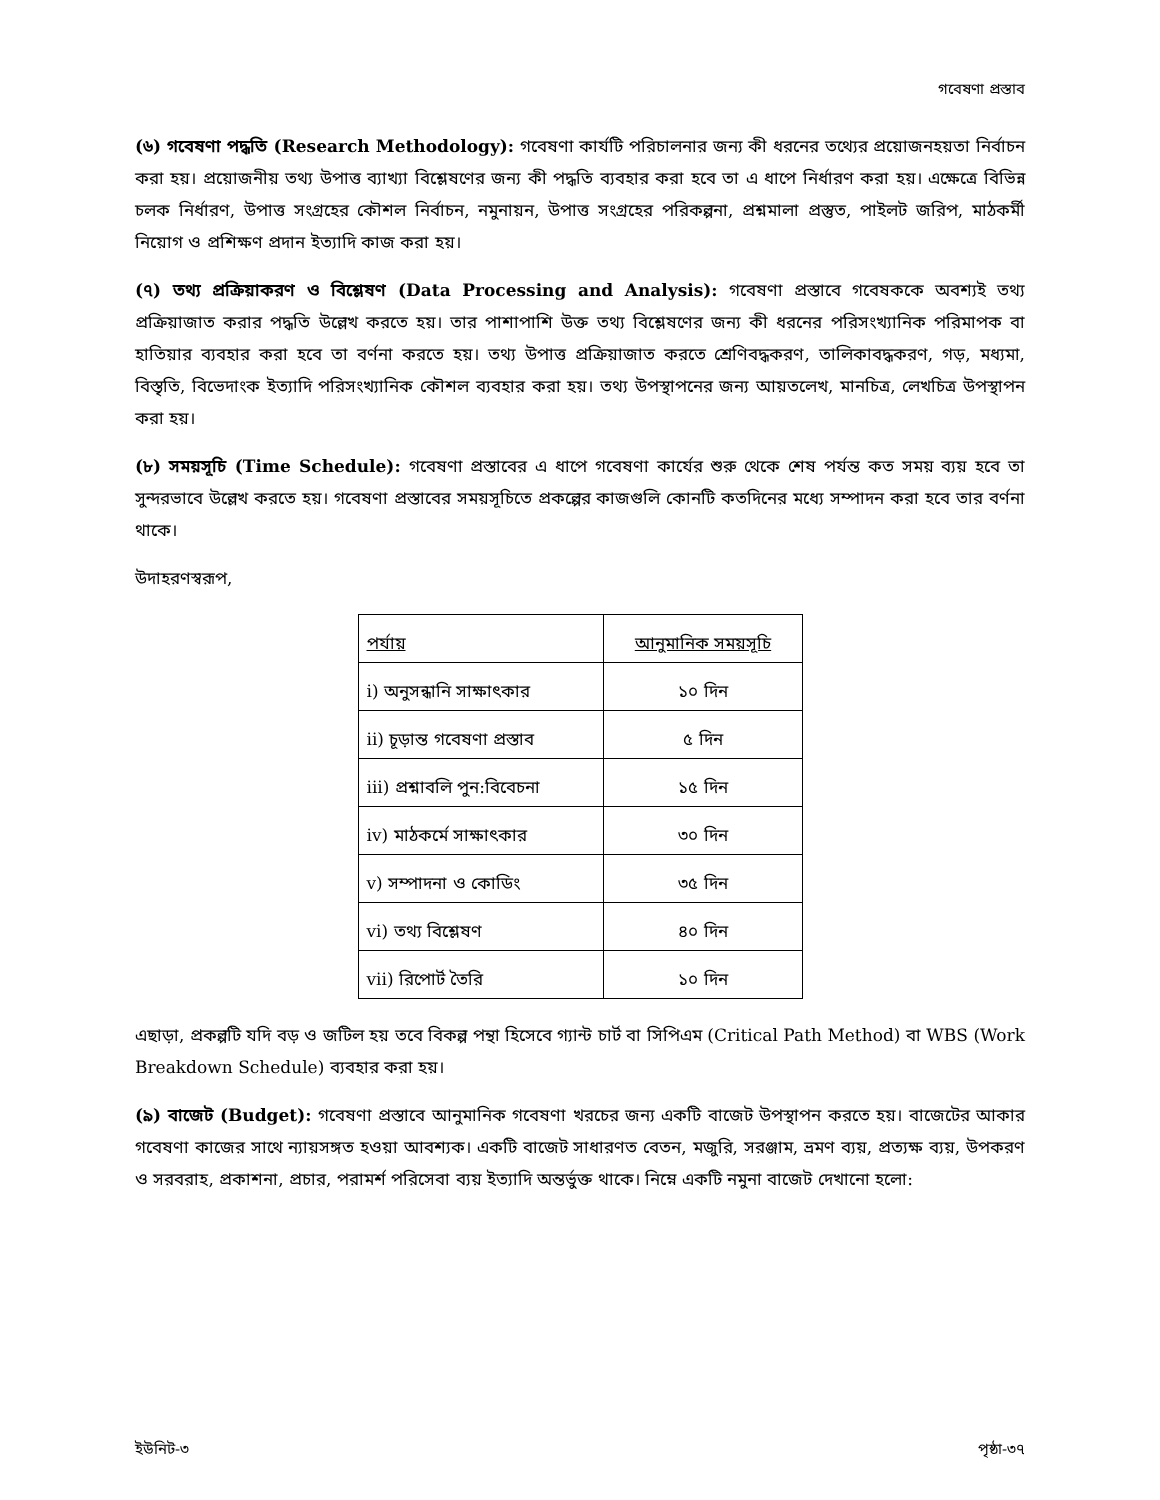গবেষণা প্রস্তাব
(৬) গবেষণা পদ্ধতি (Research Methodology): গবেষণা কার্যটি পরিচালনার জন্য কী ধরনের তথ্যের প্রয়োজনহয়তা নির্বাচন করা হয়। প্রয়োজনীয় তথ্য উপাত্ত ব্যাখ্যা বিশ্লেষণের জন্য কী পদ্ধতি ব্যবহার করা হবে তা এ ধাপে নির্ধারণ করা হয়। এক্ষেত্রে বিভিন্ন চলক নির্ধারণ, উপাত্ত সংগ্রহের কৌশল নির্বাচন, নমুনায়ন, উপাত্ত সংগ্রহের পরিকল্পনা, প্রশ্নমালা প্রস্তুত, পাইলট জরিপ, মাঠকর্মী নিয়োগ ও প্রশিক্ষণ প্রদান ইত্যাদি কাজ করা হয়।
(৭) তথ্য প্রক্রিয়াকরণ ও বিশ্লেষণ (Data Processing and Analysis): গবেষণা প্রস্তাবে গবেষককে অবশ্যই তথ্য প্রক্রিয়াজাত করার পদ্ধতি উল্লেখ করতে হয়। তার পাশাপাশি উক্ত তথ্য বিশ্লেষণের জন্য কী ধরনের পরিসংখ্যানিক পরিমাপক বা হাতিয়ার ব্যবহার করা হবে তা বর্ণনা করতে হয়। তথ্য উপাত্ত প্রক্রিয়াজাত করতে শ্রেণিবদ্ধকরণ, তালিকাবদ্ধকরণ, গড়, মধ্যমা, বিস্তৃতি, বিভেদাংক ইত্যাদি পরিসংখ্যানিক কৌশল ব্যবহার করা হয়। তথ্য উপস্থাপনের জন্য আয়তলেখ, মানচিত্র, লেখচিত্র উপস্থাপন করা হয়।
(৮) সময়সূচি (Time Schedule): গবেষণা প্রস্তাবের এ ধাপে গবেষণা কার্যের শুরু থেকে শেষ পর্যন্ত কত সময় ব্যয় হবে তা সুন্দরভাবে উল্লেখ করতে হয়। গবেষণা প্রস্তাবের সময়সূচিতে প্রকল্পের কাজগুলি কোনটি কতদিনের মধ্যে সম্পাদন করা হবে তার বর্ণনা থাকে।
উদাহরণস্বরূপ,
| পর্যায় | আনুমানিক সময়সূচি |
| --- | --- |
| i) অনুসন্ধানি সাক্ষাৎকার | ১০ দিন |
| ii) চূড়ান্ত গবেষণা প্রস্তাব | ৫ দিন |
| iii) প্রশ্নাবলি পুন:বিবেচনা | ১৫ দিন |
| iv) মাঠকর্মে সাক্ষাৎকার | ৩০ দিন |
| v) সম্পাদনা ও কোডিং | ৩৫ দিন |
| vi) তথ্য বিশ্লেষণ | ৪০ দিন |
| vii) রিপোর্ট তৈরি | ১০ দিন |
এছাড়া, প্রকল্পটি যদি বড় ও জটিল হয় তবে বিকল্প পন্থা হিসেবে গ্যান্ট চার্ট বা সিপিএম (Critical Path Method) বা WBS (Work Breakdown Schedule) ব্যবহার করা হয়।
(৯) বাজেট (Budget): গবেষণা প্রস্তাবে আনুমানিক গবেষণা খরচের জন্য একটি বাজেট উপস্থাপন করতে হয়। বাজেটের আকার গবেষণা কাজের সাথে ন্যায়সঙ্গত হওয়া আবশ্যক। একটি বাজেট সাধারণত বেতন, মজুরি, সরঞ্জাম, ভ্রমণ ব্যয়, প্রত্যক্ষ ব্যয়, উপকরণ ও সরবরাহ, প্রকাশনা, প্রচার, পরামর্শ পরিসেবা ব্যয় ইত্যাদি অন্তর্ভুক্ত থাকে। নিম্নে একটি নমুনা বাজেট দেখানো হলো:
ইউনিট-৩ পৃষ্ঠা-৩৭